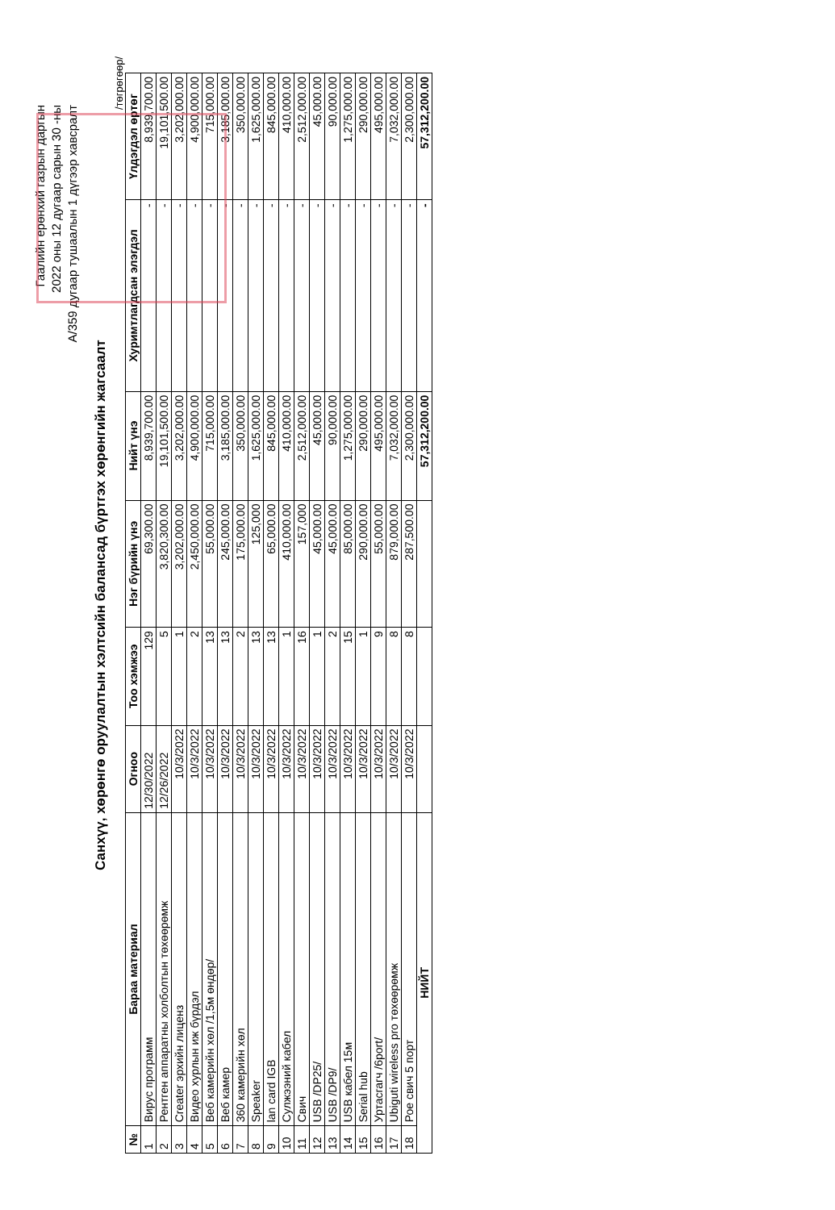Гаалийн ерөнхий газрын даргын
2022 оны 12 дугаар сарын 30 -ны
А/359 дугаар тушаалын 1 дүгээр хавсралт
Санхүү, хөрөнгө оруулалтын хэлтсийн балансад бүртгэх хөрөнгийн жагсаалт
/төгрөгөөр/
| № | Бараа материал | Огноо | Тоо хэмжээ | Нэг бүрийн үнэ | Нийт үнэ | Хуримтлагдсан элэгдэл | Үлдэгдэл өртөг |
| --- | --- | --- | --- | --- | --- | --- | --- |
| 1 | Вирус программ | 12/30/2022 | 129 | 69,300.00 | 8,939,700.00 | - | 8,939,700.00 |
| 2 | Рентген аппаратны холболтын төхөөрөмж | 12/26/2022 | 5 | 3,820,300.00 | 19,101,500.00 | - | 19,101,500.00 |
| 3 | Creater эрхийн лиценз | 10/3/2022 | 1 | 3,202,000.00 | 3,202,000.00 | - | 3,202,000.00 |
| 4 | Видео хурлын иж бүрдэл | 10/3/2022 | 2 | 2,450,000.00 | 4,900,000.00 | - | 4,900,000.00 |
| 5 | Веб камерийн хөл /1,5м өндөр/ | 10/3/2022 | 13 | 55,000.00 | 715,000.00 | - | 715,000.00 |
| 6 | Веб камер | 10/3/2022 | 13 | 245,000.00 | 3,185,000.00 | - | 3,185,000.00 |
| 7 | 360 камерийн хөл | 10/3/2022 | 2 | 175,000.00 | 350,000.00 | - | 350,000.00 |
| 8 | Speaker | 10/3/2022 | 13 | 125,000 | 1,625,000.00 | - | 1,625,000.00 |
| 9 | lan card IGB | 10/3/2022 | 13 | 65,000.00 | 845,000.00 | - | 845,000.00 |
| 10 | Сулжээний кабел | 10/3/2022 | 1 | 410,000.00 | 410,000.00 | - | 410,000.00 |
| 11 | Свич | 10/3/2022 | 16 | 157,000 | 2,512,000.00 | - | 2,512,000.00 |
| 12 | USB /DP25/ | 10/3/2022 | 1 | 45,000.00 | 45,000.00 | - | 45,000.00 |
| 13 | USB /DP9/ | 10/3/2022 | 2 | 45,000.00 | 90,000.00 | - | 90,000.00 |
| 14 | USB кабел 15м | 10/3/2022 | 15 | 85,000.00 | 1,275,000.00 | - | 1,275,000.00 |
| 15 | Serial hub | 10/3/2022 | 1 | 290,000.00 | 290,000.00 | - | 290,000.00 |
| 16 | Уртасгагч /6port/ | 10/3/2022 | 9 | 55,000.00 | 495,000.00 | - | 495,000.00 |
| 17 | Ubiguti wireless pro төхөөрөмж | 10/3/2022 | 8 | 879,000.00 | 7,032,000.00 | - | 7,032,000.00 |
| 18 | Рое свич 5 порт | 10/3/2022 | 8 | 287,500.00 | 2,300,000.00 | - | 2,300,000.00 |
| НИЙТ | | | | | 57,312,200.00 | - | 57,312,200.00 |